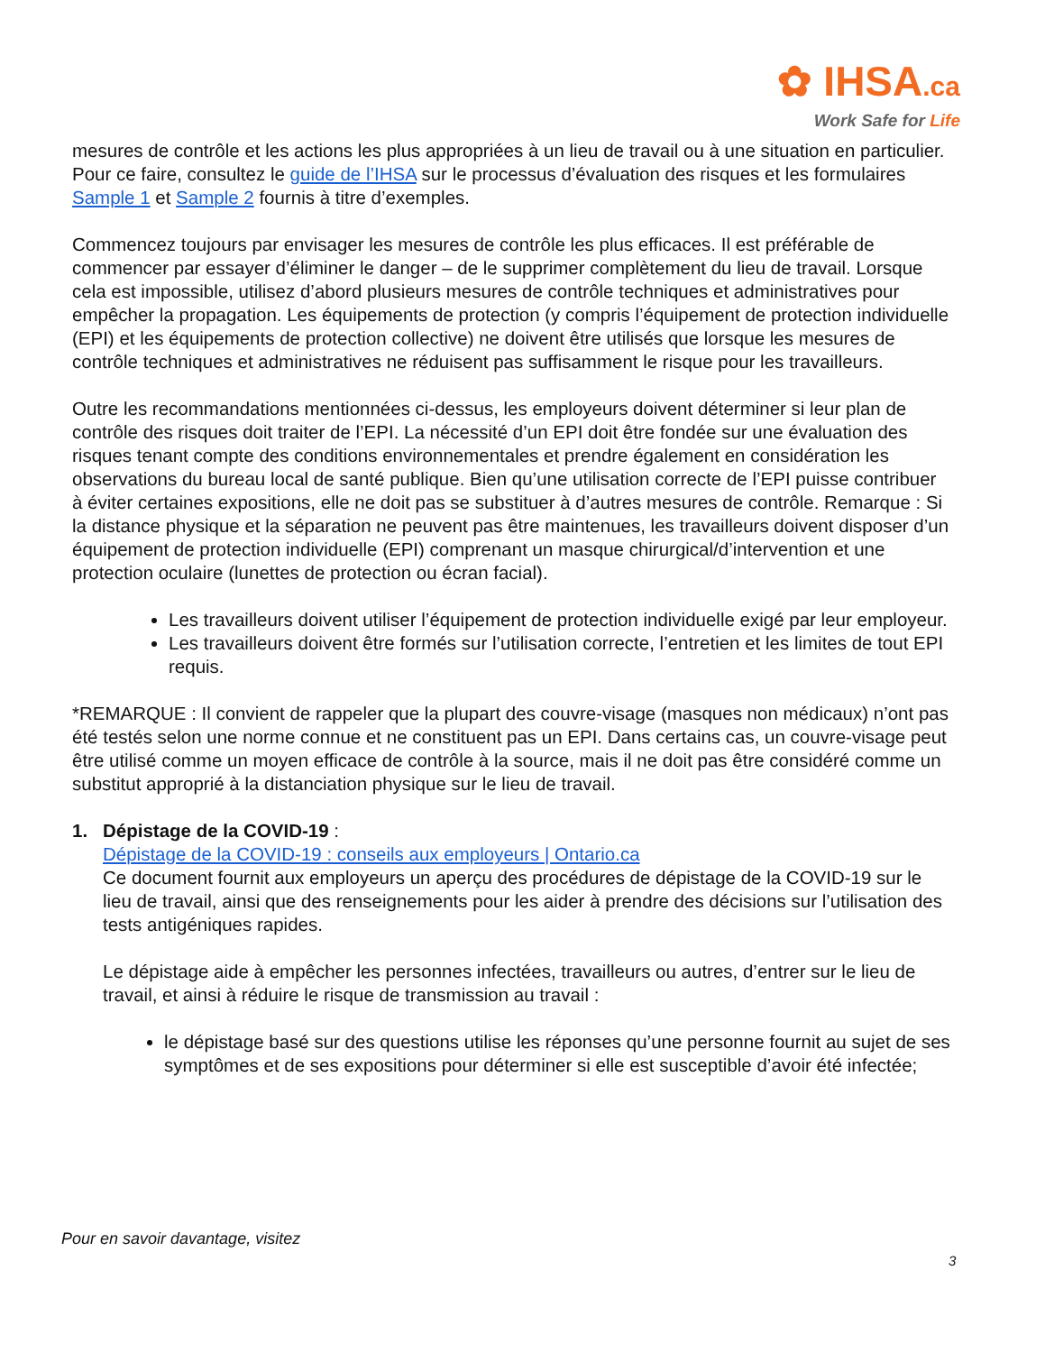✿ IHSA.ca
Work Safe for Life
mesures de contrôle et les actions les plus appropriées à un lieu de travail ou à une situation en particulier. Pour ce faire, consultez le guide de l’IHSA sur le processus d’évaluation des risques et les formulaires Sample 1 et Sample 2 fournis à titre d’exemples.
Commencez toujours par envisager les mesures de contrôle les plus efficaces. Il est préférable de commencer par essayer d’éliminer le danger – de le supprimer complètement du lieu de travail. Lorsque cela est impossible, utilisez d’abord plusieurs mesures de contrôle techniques et administratives pour empêcher la propagation. Les équipements de protection (y compris l’équipement de protection individuelle (EPI) et les équipements de protection collective) ne doivent être utilisés que lorsque les mesures de contrôle techniques et administratives ne réduisent pas suffisamment le risque pour les travailleurs.
Outre les recommandations mentionnées ci-dessus, les employeurs doivent déterminer si leur plan de contrôle des risques doit traiter de l’EPI. La nécessité d’un EPI doit être fondée sur une évaluation des risques tenant compte des conditions environnementales et prendre également en considération les observations du bureau local de santé publique. Bien qu’une utilisation correcte de l’EPI puisse contribuer à éviter certaines expositions, elle ne doit pas se substituer à d’autres mesures de contrôle. Remarque : Si la distance physique et la séparation ne peuvent pas être maintenues, les travailleurs doivent disposer d’un équipement de protection individuelle (EPI) comprenant un masque chirurgical/d’intervention et une protection oculaire (lunettes de protection ou écran facial).
Les travailleurs doivent utiliser l’équipement de protection individuelle exigé par leur employeur.
Les travailleurs doivent être formés sur l’utilisation correcte, l’entretien et les limites de tout EPI requis.
*REMARQUE : Il convient de rappeler que la plupart des couvre-visage (masques non médicaux) n’ont pas été testés selon une norme connue et ne constituent pas un EPI. Dans certains cas, un couvre-visage peut être utilisé comme un moyen efficace de contrôle à la source, mais il ne doit pas être considéré comme un substitut approprié à la distanciation physique sur le lieu de travail.
1. Dépistage de la COVID-19 :
Dépistage de la COVID-19 : conseils aux employeurs | Ontario.ca
Ce document fournit aux employeurs un aperçu des procédures de dépistage de la COVID-19 sur le lieu de travail, ainsi que des renseignements pour les aider à prendre des décisions sur l’utilisation des tests antigéniques rapides.
Le dépistage aide à empêcher les personnes infectées, travailleurs ou autres, d’entrer sur le lieu de travail, et ainsi à réduire le risque de transmission au travail :
le dépistage basé sur des questions utilise les réponses qu’une personne fournit au sujet de ses symptômes et de ses expositions pour déterminer si elle est susceptible d’avoir été infectée;
Pour en savoir davantage, visitez
3